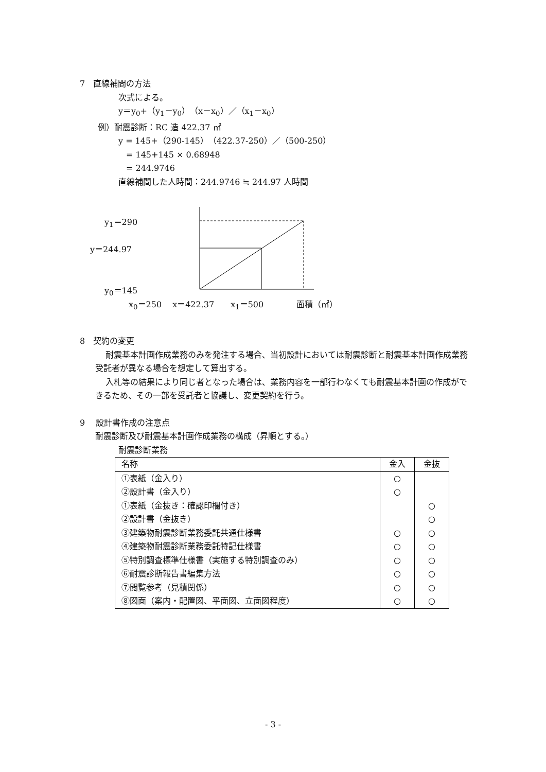7　直線補間の方法
次式による。
y＝y<sub>0</sub>+（y<sub>1</sub>－y<sub>0</sub>）（x－x<sub>0</sub>）／（x<sub>1</sub>－x<sub>0</sub>）
例）耐震診断：RC 造 422.37 ㎡
y = 145+（290-145）（422.37-250）／（500-250）
= 145+145 × 0.68948
= 244.9746
直線補間した人時間：244.9746 ≒ 244.97 人時間
y<sub>1</sub>＝290
y＝244.97
y<sub>0</sub>＝145
x<sub>0</sub>＝250　 x＝422.37　　x<sub>1</sub>＝500　　　　面積（㎡）
8　契約の変更
耐震基本計画作成業務のみを発注する場合、当初設計においては耐震診断と耐震基本計画作成業務受託者が異なる場合を想定して算出する。
入札等の結果により同じ者となった場合は、業務内容を一部行わなくても耐震基本計画の作成ができるため、その一部を受託者と協議し、変更契約を行う。
9　 設計書作成の注意点
耐震診断及び耐震基本計画作成業務の構成（昇順とする。）
耐震診断業務
| 名称 | 金入 | 金抜 |
| --- | --- | --- |
| ①表紙（金入り） | ○ | |
| ②設計書（金入り） | ○ | |
| ①表紙（金抜き：確認印欄付き） | | ○ |
| ②設計書（金抜き） | | ○ |
| ③建築物耐震診断業務委託共通仕様書 | ○ | ○ |
| ④建築物耐震診断業務委託特記仕様書 | ○ | ○ |
| ⑤特別調査標準仕様書（実施する特別調査のみ） | ○ | ○ |
| ⑥耐震診断報告書編集方法 | ○ | ○ |
| ⑦閲覧参考（見積関係） | ○ | ○ |
| ⑧図面（案内・配置図、平面図、立面図程度） | ○ | ○ |
- 3 -